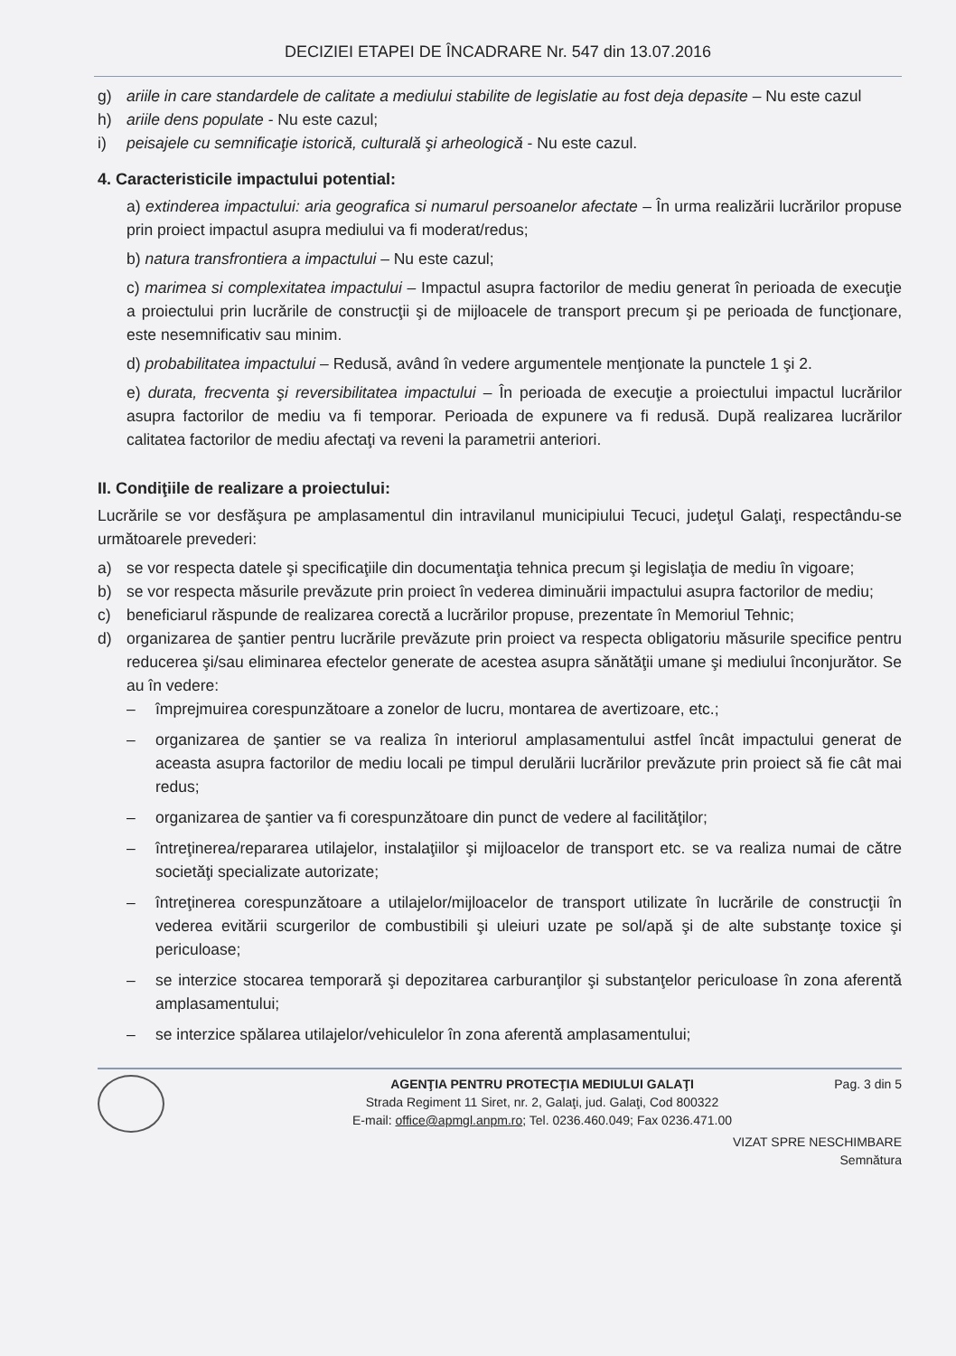DECIZIEI ETAPEI DE ÎNCADRARE Nr. 547 din 13.07.2016
g) ariile in care standardele de calitate a mediului stabilite de legislatie au fost deja depasite – Nu este cazul
h) ariile dens populate - Nu este cazul;
i) peisajele cu semnificaţie istorică, culturală şi arheologică - Nu este cazul.
4. Caracteristicile impactului potential:
a) extinderea impactului: aria geografica si numarul persoanelor afectate – În urma realizării lucrărilor propuse prin proiect impactul asupra mediului va fi moderat/redus;
b) natura transfrontiera a impactului – Nu este cazul;
c) marimea si complexitatea impactului – Impactul asupra factorilor de mediu generat în perioada de execuţie a proiectului prin lucrările de construcţii şi de mijloacele de transport precum şi pe perioada de funcţionare, este nesemnificativ sau minim.
d) probabilitatea impactului – Redusă, având în vedere argumentele menţionate la punctele 1 şi 2.
e) durata, frecventa şi reversibilitatea impactului – În perioada de execuţie a proiectului impactul lucrărilor asupra factorilor de mediu va fi temporar. Perioada de expunere va fi redusă. După realizarea lucrărilor calitatea factorilor de mediu afectaţi va reveni la parametrii anteriori.
II. Condiţiile de realizare a proiectului:
Lucrările se vor desfăşura pe amplasamentul din intravilanul municipiului Tecuci, judeţul Galaţi, respectându-se următoarele prevederi:
a) se vor respecta datele şi specificaţiile din documentaţia tehnica precum şi legislaţia de mediu în vigoare;
b) se vor respecta măsurile prevăzute prin proiect în vederea diminuării impactului asupra factorilor de mediu;
c) beneficiarul răspunde de realizarea corectă a lucrărilor propuse, prezentate în Memoriul Tehnic;
d) organizarea de şantier pentru lucrările prevăzute prin proiect va respecta obligatoriu măsurile specifice pentru reducerea şi/sau eliminarea efectelor generate de acestea asupra sănătăţii umane şi mediului înconjurător. Se au în vedere:
– împrejmuirea corespunzătoare a zonelor de lucru, montarea de avertizoare, etc.;
– organizarea de şantier se va realiza în interiorul amplasamentului astfel încât impactului generat de aceasta asupra factorilor de mediu locali pe timpul derulării lucrărilor prevăzute prin proiect să fie cât mai redus;
– organizarea de şantier va fi corespunzătoare din punct de vedere al facilităţilor;
– întreţinerea/repararea utilajelor, instalaţiilor şi mijloacelor de transport etc. se va realiza numai de către societăţi specializate autorizate;
– întreţinerea corespunzătoare a utilajelor/mijloacelor de transport utilizate în lucrările de construcţii în vederea evitării scurgerilor de combustibili şi uleiuri uzate pe sol/apă şi de alte substanţe toxice şi periculoase;
– se interzice stocarea temporară şi depozitarea carburanţilor şi substanţelor periculoase în zona aferentă amplasamentului;
– se interzice spălarea utilajelor/vehiculelor în zona aferentă amplasamentului;
AGENŢIA PENTRU PROTECŢIA MEDIULUI GALAŢI
Strada Regiment 11 Siret, nr. 2, Galaţi, jud. Galaţi, Cod 800322
E-mail: office@apmgl.anpm.ro; Tel. 0236.460.049; Fax 0236.471.00
Pag. 3 din 5
VIZAT SPRE NESCHIMBARE
Semnătura